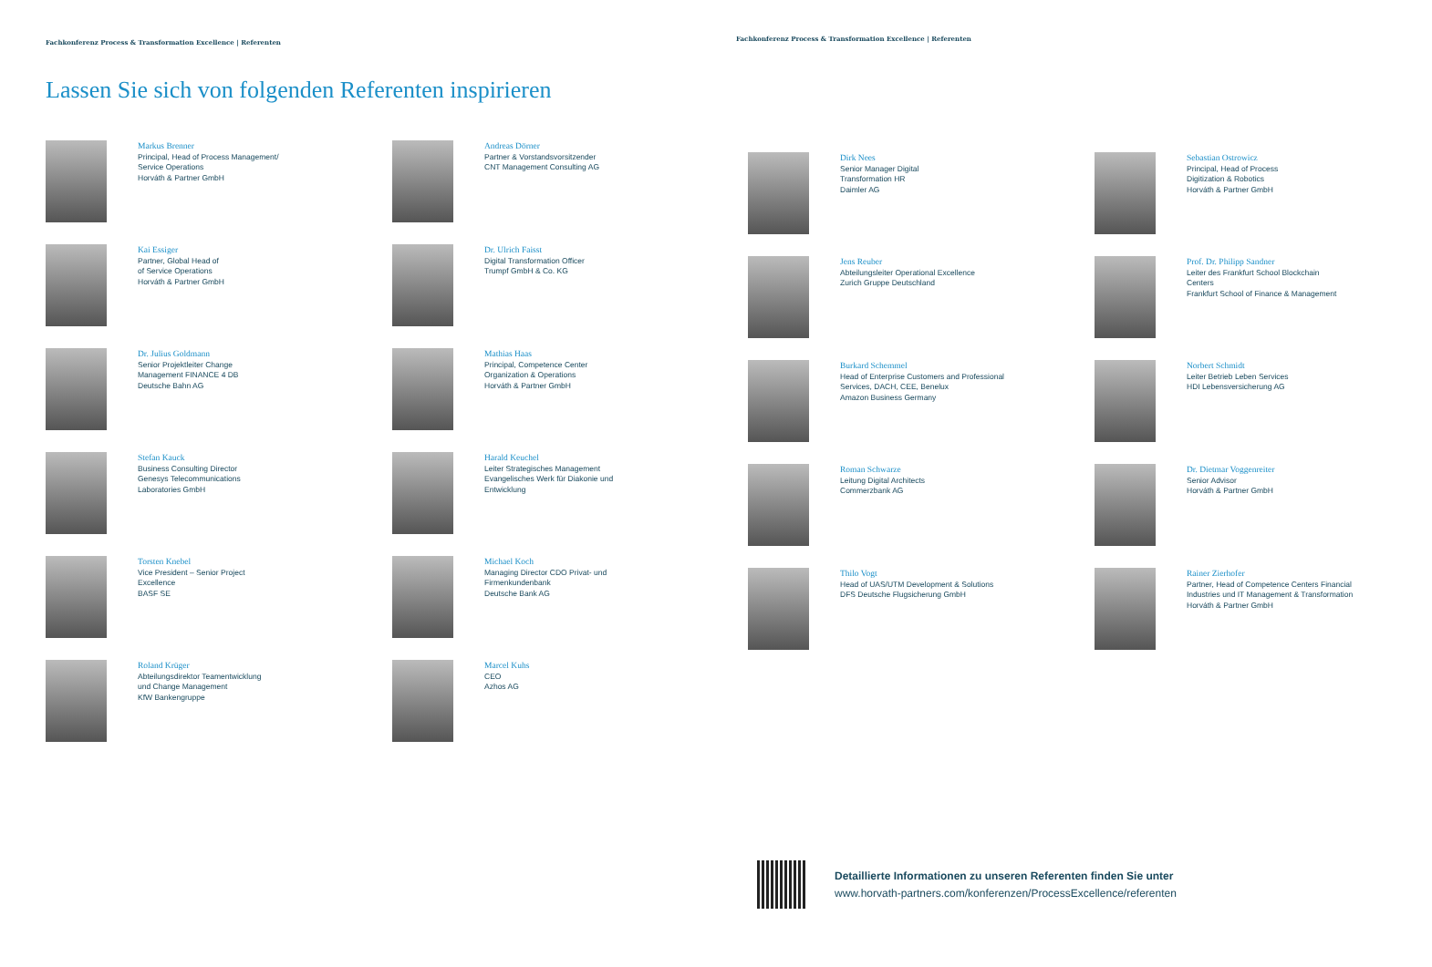Fachkonferenz Process & Transformation Excellence | Referenten
Lassen Sie sich von folgenden Referenten inspirieren
Markus Brenner
Principal, Head of Process Management/
Service Operations
Horváth & Partner GmbH
Andreas Dörner
Partner & Vorstandsvorsitzender
CNT Management Consulting AG
Kai Essiger
Partner, Global Head of
of Service Operations
Horváth & Partner GmbH
Dr. Ulrich Faisst
Digital Transformation Officer
Trumpf GmbH & Co. KG
Dr. Julius Goldmann
Senior Projektleiter Change
Management FINANCE 4 DB
Deutsche Bahn AG
Mathias Haas
Principal, Competence Center
Organization & Operations
Horváth & Partner GmbH
Stefan Kauck
Business Consulting Director
Genesys Telecommunications
Laboratories GmbH
Harald Keuchel
Leiter Strategisches Management
Evangelisches Werk für Diakonie und
Entwicklung
Torsten Knebel
Vice President – Senior Project
Excellence
BASF SE
Michael Koch
Managing Director CDO Privat- und
Firmenkundenbank
Deutsche Bank AG
Roland Krüger
Abteilungsdirektor Teamentwicklung
und Change Management
KfW Bankengruppe
Marcel Kuhs
CEO
Azhos AG
Fachkonferenz Process & Transformation Excellence | Referenten
Dirk Nees
Senior Manager Digital
Transformation HR
Daimler AG
Sebastian Ostrowicz
Principal, Head of Process
Digitization & Robotics
Horváth & Partner GmbH
Jens Reuber
Abteilungsleiter Operational Excellence
Zurich Gruppe Deutschland
Prof. Dr. Philipp Sandner
Leiter des Frankfurt School Blockchain
Centers
Frankfurt School of Finance & Management
Burkard Schemmel
Head of Enterprise Customers and Professional
Services, DACH, CEE, Benelux
Amazon Business Germany
Norbert Schmidt
Leiter Betrieb Leben Services
HDI Lebensversicherung AG
Roman Schwarze
Leitung Digital Architects
Commerzbank AG
Dr. Dietmar Voggenreiter
Senior Advisor
Horváth & Partner GmbH
Thilo Vogt
Head of UAS/UTM Development & Solutions
DFS Deutsche Flugsicherung GmbH
Rainer Zierhofer
Partner, Head of Competence Centers Financial
Industries und IT Management & Transformation
Horváth & Partner GmbH
Detaillierte Informationen zu unseren Referenten finden Sie unter
www.horvath-partners.com/konferenzen/ProcessExcellence/referenten